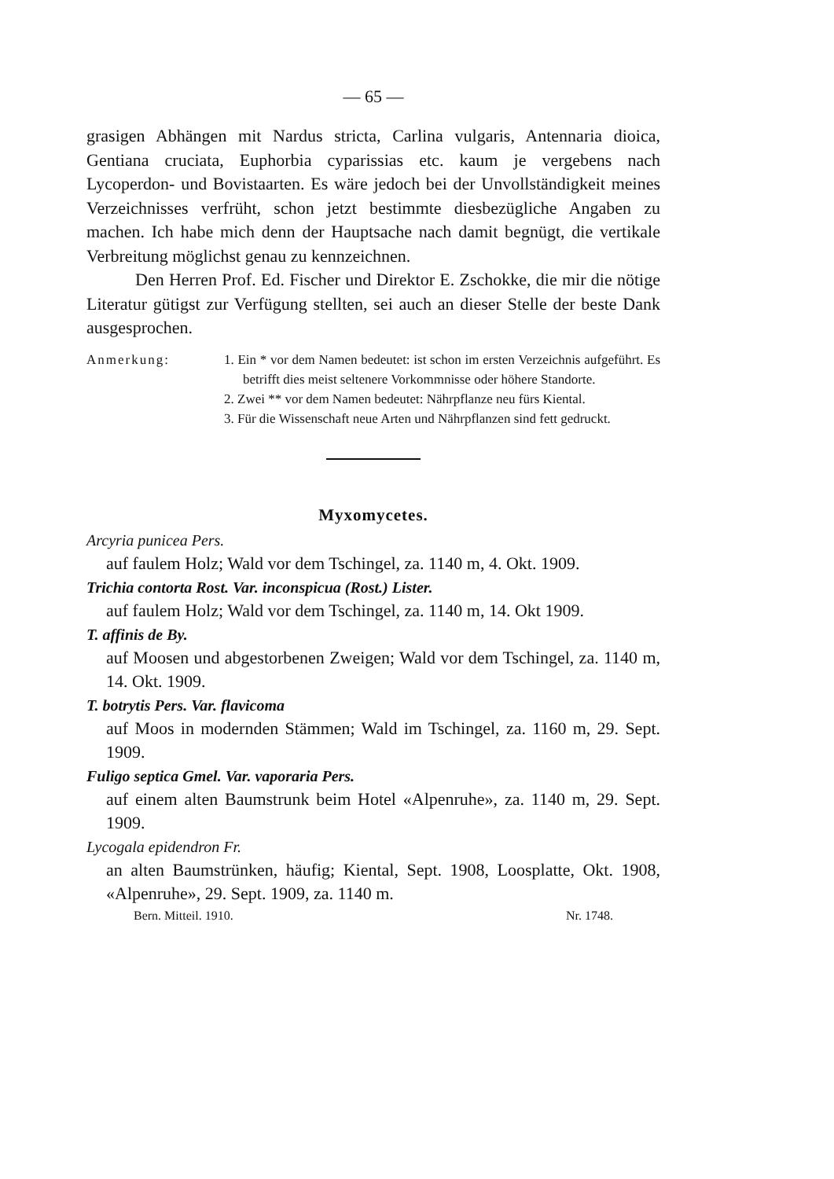— 65 —
grasigen Abhängen mit Nardus stricta, Carlina vulgaris, Antennaria dioica, Gentiana cruciata, Euphorbia cyparissias etc. kaum je vergebens nach Lycoperdon- und Bovistaarten. Es wäre jedoch bei der Unvollständigkeit meines Verzeichnisses verfrüht, schon jetzt bestimmte diesbezügliche Angaben zu machen. Ich habe mich denn der Hauptsache nach damit begnügt, die vertikale Verbreitung möglichst genau zu kennzeichnen.
Den Herren Prof. Ed. Fischer und Direktor E. Zschokke, die mir die nötige Literatur gütigst zur Verfügung stellten, sei auch an dieser Stelle der beste Dank ausgesprochen.
Anmerkung: 1. Ein * vor dem Namen bedeutet: ist schon im ersten Verzeichnis aufgeführt. Es betrifft dies meist seltenere Vorkommnisse oder höhere Standorte.
2. Zwei ** vor dem Namen bedeutet: Nährpflanze neu fürs Kiental.
3. Für die Wissenschaft neue Arten und Nährpflanzen sind fett gedruckt.
Myxomycetes.
Arcyria punicea Pers.
auf faulem Holz; Wald vor dem Tschingel, za. 1140 m, 4. Okt. 1909.
Trichia contorta Rost. Var. inconspicua (Rost.) Lister.
auf faulem Holz; Wald vor dem Tschingel, za. 1140 m, 14. Okt 1909.
T. affinis de By.
auf Moosen und abgestorbenen Zweigen; Wald vor dem Tschingel, za. 1140 m, 14. Okt. 1909.
T. botrytis Pers. Var. flavicoma
auf Moos in modernden Stämmen; Wald im Tschingel, za. 1160 m, 29. Sept. 1909.
Fuligo septica Gmel. Var. vaporaria Pers.
auf einem alten Baumstrunk beim Hotel «Alpenruhe», za. 1140 m, 29. Sept. 1909.
Lycogala epidendron Fr.
an alten Baumstrünken, häufig; Kiental, Sept. 1908, Loosplatte, Okt. 1908, «Alpenruhe», 29. Sept. 1909, za. 1140 m.
Bern. Mitteil. 1910. Nr. 1748.